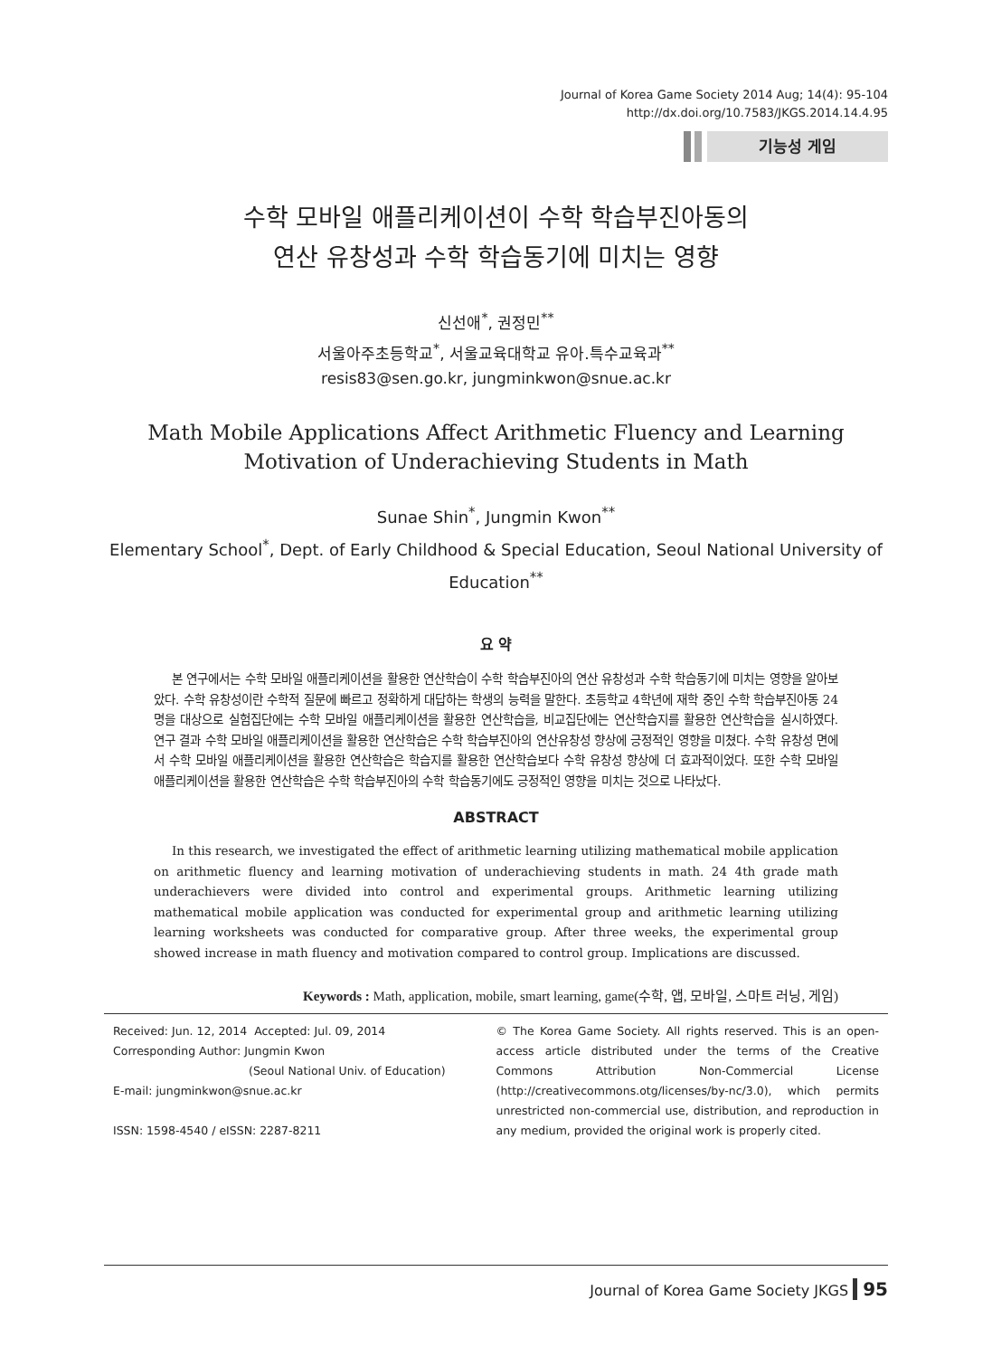Journal of Korea Game Society 2014 Aug; 14(4): 95-104
http://dx.doi.org/10.7583/JKGS.2014.14.4.95
기능성 게임
수학 모바일 애플리케이션이 수학 학습부진아동의
연산 유창성과 수학 학습동기에 미치는 영향
신선애<sup>*</sup>, 권정민<sup>**</sup>
서울아주초등학교<sup>*</sup>, 서울교육대학교 유아.특수교육과<sup>**</sup>
resis83@sen.go.kr, jungminkwon@snue.ac.kr
Math Mobile Applications Affect Arithmetic Fluency and Learning
Motivation of Underachieving Students in Math
Sunae Shin<sup>*</sup>, Jungmin Kwon<sup>**</sup>
Elementary School<sup>*</sup>, Dept. of Early Childhood & Special Education, Seoul National University of Education<sup>**</sup>
요 약
본 연구에서는 수학 모바일 애플리케이션을 활용한 연산학습이 수학 학습부진아의 연산 유창성과 수학 학습동기에 미치는 영향을 알아보았다. 수학 유창성이란 수학적 질문에 빠르고 정확하게 대답하는 학생의 능력을 말한다. 초등학교 4학년에 재학 중인 수학 학습부진아동 24명을 대상으로 실험집단에는 수학 모바일 애플리케이션을 활용한 연산학습을, 비교집단에는 연산학습지를 활용한 연산학습을 실시하였다. 연구 결과 수학 모바일 애플리케이션을 활용한 연산학습은 수학 학습부진아의 연산유창성 향상에 긍정적인 영향을 미쳤다. 수학 유창성 면에서 수학 모바일 애플리케이션을 활용한 연산학습은 학습지를 활용한 연산학습보다 수학 유창성 향상에 더 효과적이었다. 또한 수학 모바일 애플리케이션을 활용한 연산학습은 수학 학습부진아의 수학 학습동기에도 긍정적인 영향을 미치는 것으로 나타났다.
ABSTRACT
In this research, we investigated the effect of arithmetic learning utilizing mathematical mobile application on arithmetic fluency and learning motivation of underachieving students in math. 24 4th grade math underachievers were divided into control and experimental groups. Arithmetic learning utilizing mathematical mobile application was conducted for experimental group and arithmetic learning utilizing learning worksheets was conducted for comparative group. After three weeks, the experimental group showed increase in math fluency and motivation compared to control group. Implications are discussed.
Keywords : Math, application, mobile, smart learning, game(수학, 앱, 모바일, 스마트 러닝, 게임)
Received: Jun. 12, 2014 Accepted: Jul. 09, 2014
Corresponding Author: Jungmin Kwon
(Seoul National Univ. of Education)
E-mail: jungminkwon@snue.ac.kr
ISSN: 1598-4540 / eISSN: 2287-8211
© The Korea Game Society. All rights reserved. This is an open-access article distributed under the terms of the Creative Commons Attribution Non-Commercial License (http://creativecommons.otg/licenses/by-nc/3.0), which permits unrestricted non-commercial use, distribution, and reproduction in any medium, provided the original work is properly cited.
Journal of Korea Game Society JKGS 95